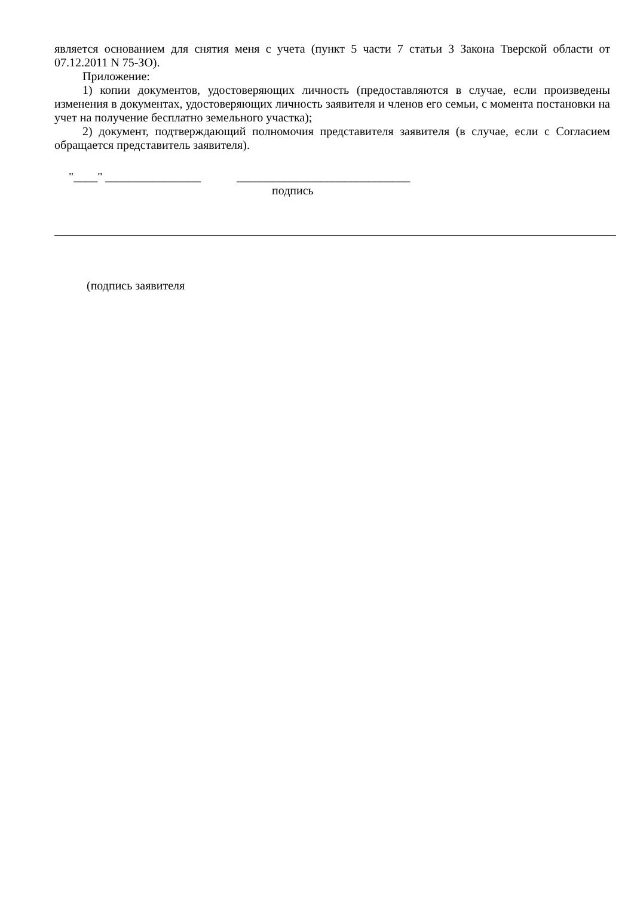является основанием для снятия меня с учета (пункт 5 части 7 статьи 3 Закона Тверской области от 07.12.2011 N 75-ЗО).
Приложение:
1) копии документов, удостоверяющих личность (предоставляются в случае, если произведены изменения в документах, удостоверяющих личность заявителя и членов его семьи, с момента постановки на учет на получение бесплатно земельного участка);
2) документ, подтверждающий полномочия представителя заявителя (в случае, если с Согласием обращается представитель заявителя).
"____" ________________ _____________________________
подпись
(подпись заявителя